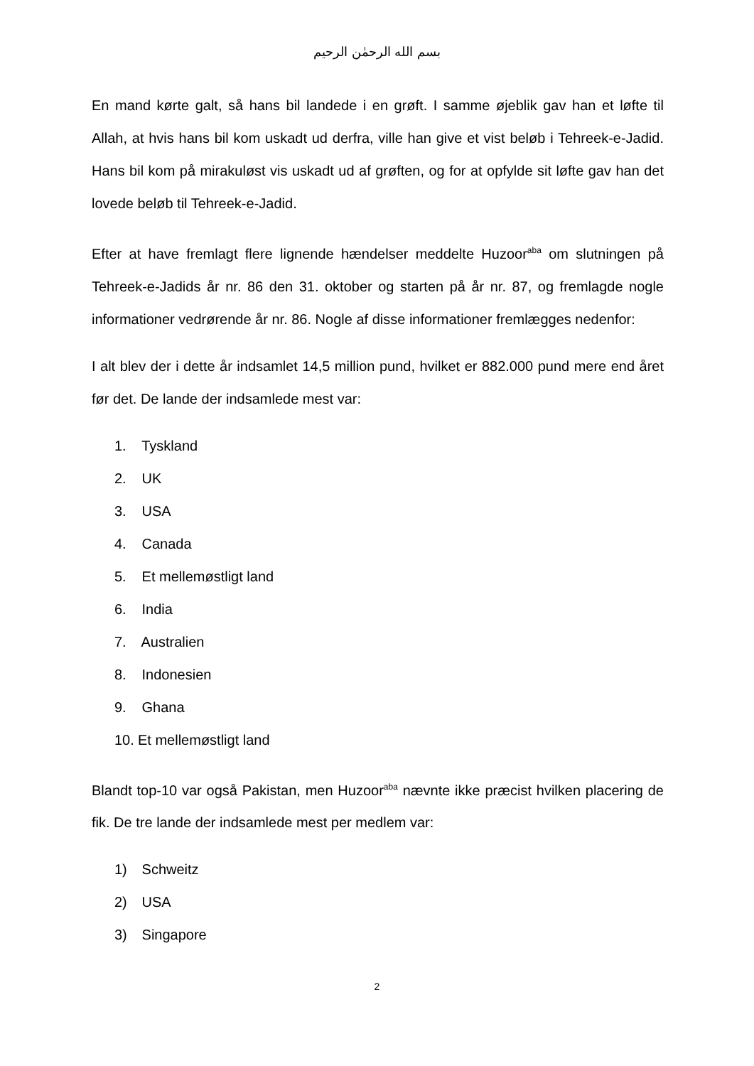بسم الله الرحمٰن الرحيم
En mand kørte galt, så hans bil landede i en grøft. I samme øjeblik gav han et løfte til Allah, at hvis hans bil kom uskadt ud derfra, ville han give et vist beløb i Tehreek-e-Jadid. Hans bil kom på mirakuløst vis uskadt ud af grøften, og for at opfylde sit løfte gav han det lovede beløb til Tehreek-e-Jadid.
Efter at have fremlagt flere lignende hændelser meddelte Huzoor<sup>aba</sup> om slutningen på Tehreek-e-Jadids år nr. 86 den 31. oktober og starten på år nr. 87, og fremlagde nogle informationer vedrørende år nr. 86. Nogle af disse informationer fremlægges nedenfor:
I alt blev der i dette år indsamlet 14,5 million pund, hvilket er 882.000 pund mere end året før det. De lande der indsamlede mest var:
1. Tyskland
2. UK
3. USA
4. Canada
5. Et mellemøstligt land
6. India
7. Australien
8. Indonesien
9. Ghana
10. Et mellemøstligt land
Blandt top-10 var også Pakistan, men Huzoor<sup>aba</sup> nævnte ikke præcist hvilken placering de fik. De tre lande der indsamlede mest per medlem var:
1) Schweitz
2) USA
3) Singapore
2